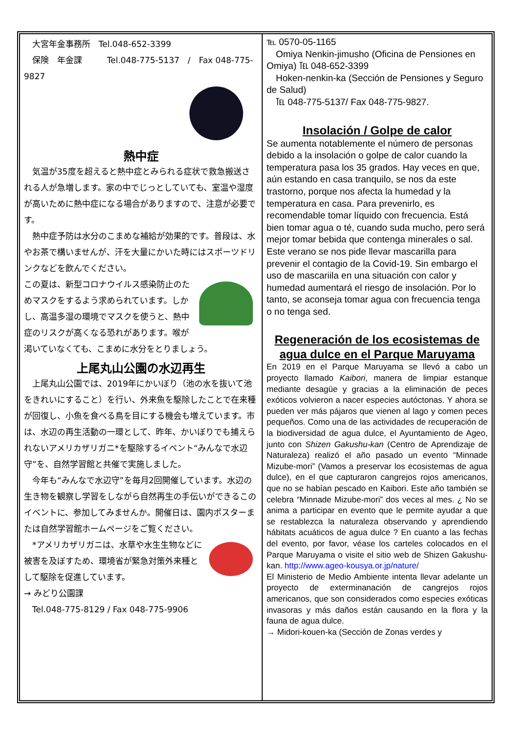大宮年金事務所　Tel.048-652-3399
　保険　年金課　　　Tel.048-775-5137　/　Fax 048-775-9827
熱中症
　気温が35度を超えると熱中症とみられる症状で救急搬送される人が急増します。家の中でじっとしていても、室温や湿度が高いために熱中症になる場合がありますので、注意が必要です。
　熱中症予防は水分のこまめな補給が効果的です。普段は、水やお茶で構いませんが、汗を大量にかいた時にはスポーツドリンクなどを飲んでください。
この夏は、新型コロナウイルス感染防止のためマスクをするよう求められています。しかし、高温多湿の環境でマスクを使うと、熱中症のリスクが高くなる恐れがあります。喉が渇いていなくても、こまめに水分をとりましょう。
上尾丸山公園の水辺再生
　上尾丸山公園では、2019年にかいぼり（池の水を抜いて池をきれいにすること）を行い、外来魚を駆除したことで在来種が回復し、小魚を食べる鳥を目にする機会も増えています。市は、水辺の再生活動の一環として、昨年、かいぼりでも捕えられないアメリカザリガニ*を駆除するイベント“みんなで水辺守”を、自然学習館と共催で実施しました。
　今年も“みんなで水辺守”を毎月2回開催しています。水辺の生き物を観察し学習をしながら自然再生の手伝いができるこのイベントに、参加してみませんか。開催日は、園内ポスターまたは自然学習館ホームページをご覧ください。
　*アメリカザリガニは、水草や水生生物などに被害を及ぼすため、環境省が緊急対策外来種として駆除を促進しています。
→ みどり公園課
　Tel.048-775-8129 / Fax 048-775-9906
℡ 0570-05-1165
　Omiya Nenkin-jimusho (Oficina de Pensiones en Omiya) ℡ 048-652-3399
　Hoken-nenkin-ka (Sección de Pensiones y Seguro de Salud)
　℡ 048-775-5137/ Fax 048-775-9827.
Insolación / Golpe de calor
Se aumenta notablemente el número de personas debido a la insolación o golpe de calor cuando la temperatura pasa los 35 grados. Hay veces en que, aún estando en casa tranquilo, se nos da este trastorno, porque nos afecta la humedad y la temperatura en casa. Para prevenirlo, es recomendable tomar líquido con frecuencia. Está bien tomar agua o té, cuando suda mucho, pero será mejor tomar bebida que contenga minerales o sal. Este verano se nos pide llevar mascarilla para prevenir el contagio de la Covid-19. Sin embargo el uso de mascariila en una situación con calor y humedad aumentará el riesgo de insolación. Por lo tanto, se aconseja tomar agua con frecuencia tenga o no tenga sed.
Regeneración de los ecosistemas de agua dulce en el Parque Maruyama
En 2019 en el Parque Maruyama se llevó a cabo un proyecto llamado Kaibori, manera de limpiar estanque mediante desagüe y gracias a la eliminación de peces exóticos volvieron a nacer especies autóctonas. Y ahora se pueden ver más pájaros que vienen al lago y comen peces pequeños. Como una de las actividades de recuperación de la biodiversidad de agua dulce, el Ayuntamiento de Ageo, junto con Shizen Gakushu-kan (Centro de Aprendizaje de Naturaleza) realizó el año pasado un evento “Minnade Mizube-mori” (Vamos a preservar los ecosistemas de agua dulce), en el que capturaron cangrejos rojos americanos, que no se habían pescado en Kaibori. Este año también se celebra “Minnade Mizube-mori” dos veces al mes. ¿ No se anima a participar en evento que le permite ayudar a que se restablezca la naturaleza observando y aprendiendo hábitats acuáticos de agua dulce ? En cuanto a las fechas del evento, por favor, véase los carteles colocados en el Parque Maruyama o visite el sitio web de Shizen Gakushu-kan. http://www.ageo-kousya.or.jp/nature/
El Ministerio de Medio Ambiente intenta llevar adelante un proyecto de exterminanación de cangrejos rojos americanos, que son considerados como especies exóticas invasoras y más daños están causando en la flora y la fauna de agua dulce.
→ Midori-kouen-ka (Sección de Zonas verdes y